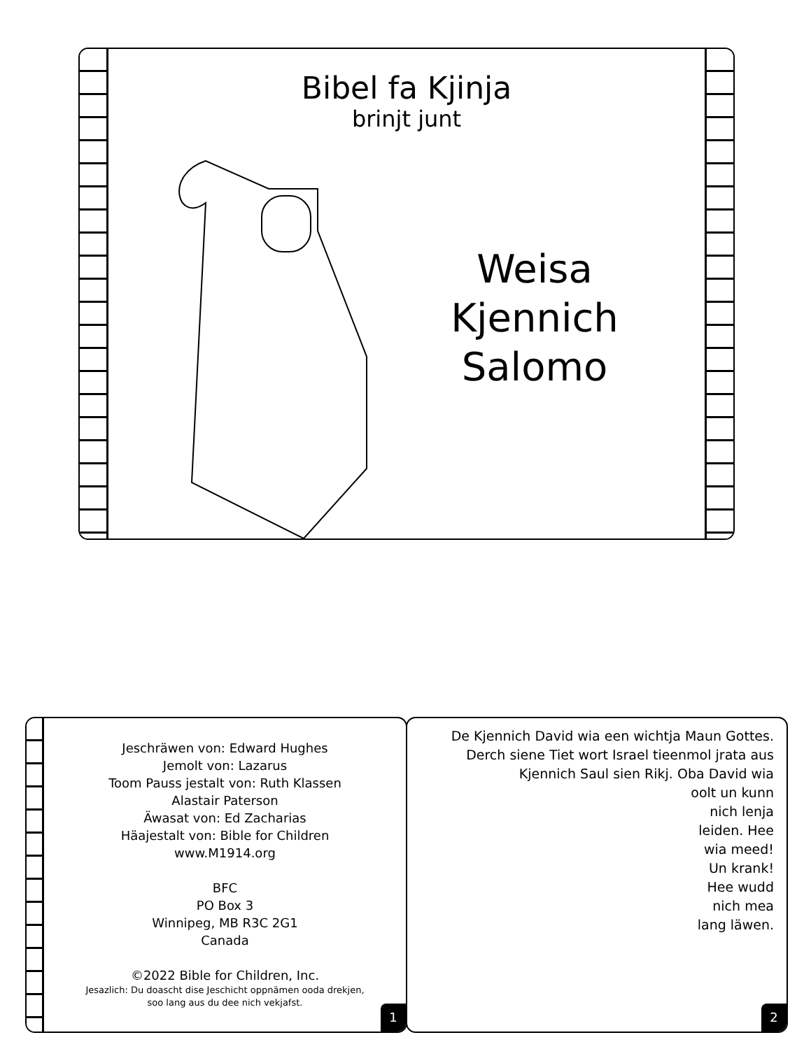Bibel fa Kjinja
brinjt junt
Weisa Kjennich Salomo
Jeschräwen von: Edward Hughes
Jemolt von: Lazarus
Toom Pauss jestalt von: Ruth Klassen
Alastair Paterson
Äwasat von: Ed Zacharias
Häajestalt von: Bible for Children
www.M1914.org
BFC
PO Box 3
Winnipeg, MB R3C 2G1
Canada
©2022 Bible for Children, Inc.
Jesazlich: Du doascht dise Jeschicht oppnämen ooda drekjen,
soo lang aus du dee nich vekjafst.
1
De Kjennich David wia een wichtja Maun Gottes.
Derch siene Tiet wort Israel tieenmol jrata aus
Kjennich Saul sien Rikj. Oba David wia
oolt un kunn
nich lenja
leiden. Hee
wia meed!
Un krank!
Hee wudd
nich mea
lang läwen.
2